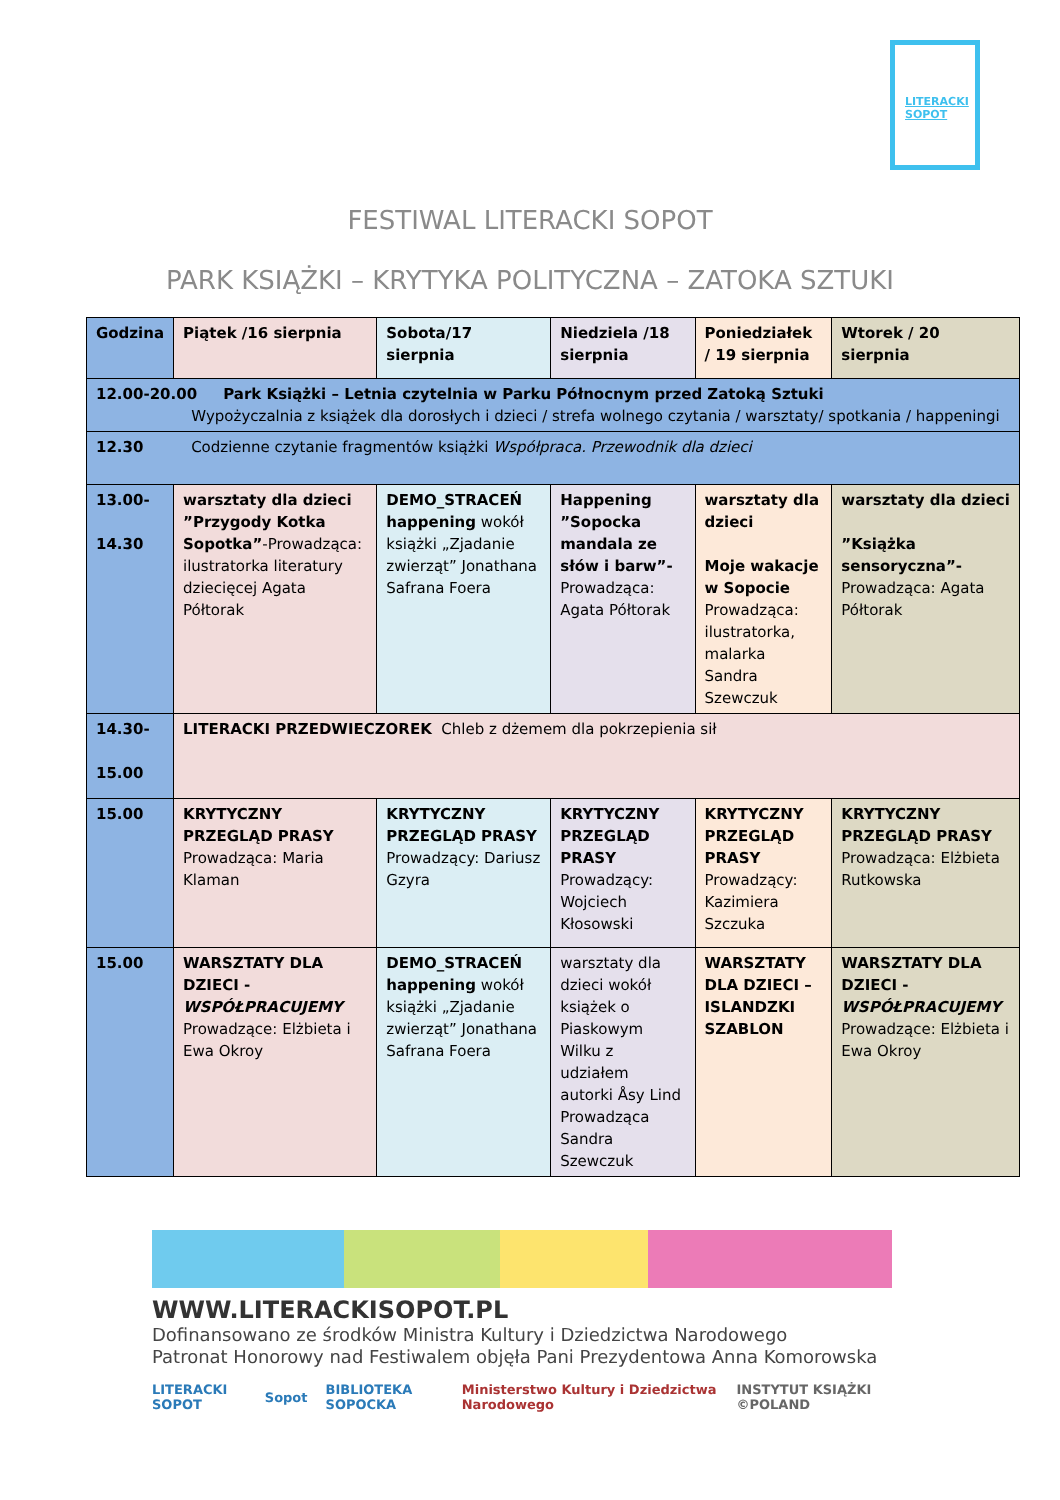LITERACKI
SOPOT
FESTIWAL LITERACKI SOPOT
PARK KSIĄŻKI – KRYTYKA POLITYCZNA – ZATOKA SZTUKI
| Godzina | Piątek /16 sierpnia | Sobota/17 sierpnia | Niedziela /18 sierpnia | Poniedziałek / 19 sierpnia | Wtorek / 20 sierpnia |
| --- | --- | --- | --- | --- | --- |
| 12.00-20.00 Park Książki – Letnia czytelnia w Parku Północnym przed Zatoką Sztuki Wypożyczalnia z książek dla dorosłych i dzieci / strefa wolnego czytania / warsztaty/ spotkania / happeningi | | | | | |
| 12.30 Codzienne czytanie fragmentów książki Współpraca. Przewodnik dla dzieci | | | | | |
| 13.00- 14.30 | warsztaty dla dzieci ”Przygody Kotka Sopotka” -Prowadząca: ilustratorka literatury dziecięcej Agata Półtorak | DEMO_STRACEŃ happening wokół książki „Zjadanie zwierząt” Jonathana Safrana Foera | Happening ”Sopocka mandala ze słów i barw”- Prowadząca: Agata Półtorak | warsztaty dla dzieci Moje wakacje w Sopocie Prowadząca: ilustratorka, malarka Sandra Szewczuk | warsztaty dla dzieci ”Książka sensoryczna”- Prowadząca: Agata Półtorak |
| 14.30- 15.00 | LITERACKI PRZEDWIECZOREK Chleb z dżemem dla pokrzepienia sił | | | | |
| 15.00 | KRYTYCZNY PRZEGLĄD PRASY Prowadząca: Maria Klaman | KRYTYCZNY PRZEGLĄD PRASY Prowadzący: Dariusz Gzyra | KRYTYCZNY PRZEGLĄD PRASY Prowadzący: Wojciech Kłosowski | KRYTYCZNY PRZEGLĄD PRASY Prowadzący: Kazimiera Szczuka | KRYTYCZNY PRZEGLĄD PRASY Prowadząca: Elżbieta Rutkowska |
| 15.00 | WARSZTATY DLA DZIECI - WSPÓŁPRACUJEMY Prowadzące: Elżbieta i Ewa Okroy | DEMO_STRACEŃ happening wokół książki „Zjadanie zwierząt” Jonathana Safrana Foera | warsztaty dla dzieci wokół książek o Piaskowym Wilku z udziałem autorki Åsy Lind Prowadząca Sandra Szewczuk | WARSZTATY DLA DZIECI – ISLANDZKI SZABLON | WARSZTATY DLA DZIECI - WSPÓŁPRACUJEMY Prowadzące: Elżbieta i Ewa Okroy |
WWW.LITERACKISOPOT.PL
Dofinansowano ze środków Ministra Kultury i Dziedzictwa Narodowego
Patronat Honorowy nad Festiwalem objęła Pani Prezydentowa Anna Komorowska
LITERACKI SOPOT Sopot BIBLIOTEKA SOPOCKA Ministerstwo Kultury i Dziedzictwa Narodowego INSTYTUT KSIĄŻKI ©POLAND